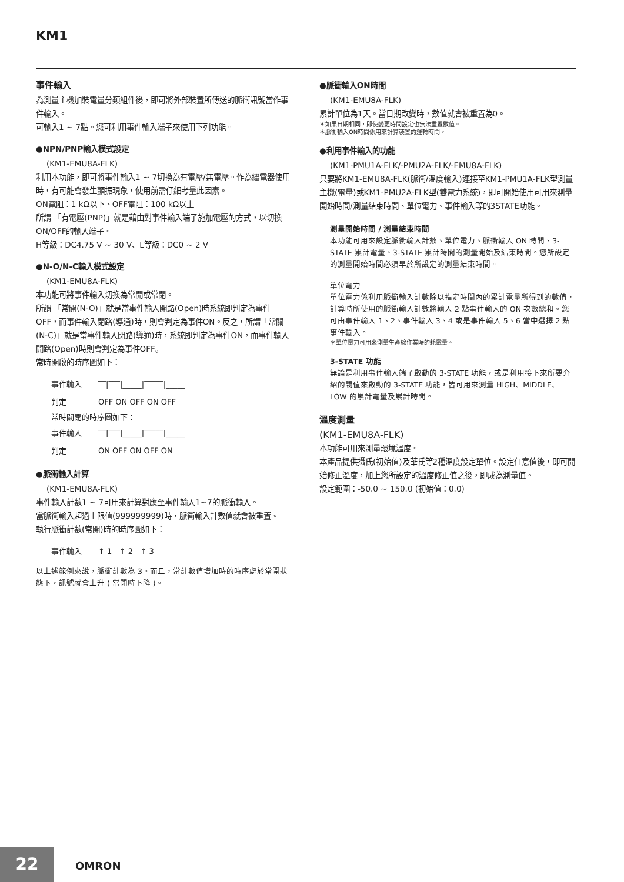KM1
事件輸入
為測量主機加裝電量分類組件後，即可將外部裝置所傳送的脈衝訊號當作事件輸入。
可輸入1 ~ 7點。您可利用事件輸入端子來使用下列功能。
●NPN/PNP輸入模式設定
(KM1-EMU8A-FLK)
利用本功能，即可將事件輸入1 ~ 7切換為有電壓/無電壓。作為繼電器使用時，有可能會發生顫振現象，使用前需仔細考量此因素。
ON電阻：1 kΩ以下、OFF電阻：100 kΩ以上
所謂 「有電壓(PNP)」就是藉由對事件輸入端子施加電壓的方式，以切換ON/OFF的輸入端子。
H等級：DC4.75 V ~ 30 V、L等級：DC0 ~ 2 V
●N-O/N-C輸入模式設定
(KM1-EMU8A-FLK)
本功能可將事件輸入切換為常開或常閉。
所謂 「常開(N-O)」就是當事件輸入開路(Open)時系統即判定為事件OFF，而事件輸入閉路(導通)時，則會判定為事件ON。反之，所謂「常關(N-C)」就是當事件輸入閉路(導通)時，系統即判定為事件ON，而事件輸入開路(Open)時則會判定為事件OFF。
常時開啟的時序圖如下：
事件輸入 ‾‾|‾‾‾|_____|‾‾‾‾‾|_____
判定 OFF ON OFF ON OFF
常時關閉的時序圖如下：
事件輸入 ‾‾|‾‾‾|_____|‾‾‾‾‾|_____
判定 ON OFF ON OFF ON
●脈衝輸入計算
(KM1-EMU8A-FLK)
事件輸入計數1 ~ 7可用來計算對應至事件輸入1~7的脈衝輸入。
當脈衝輸入超過上限值(999999999)時，脈衝輸入計數值就會被重置。
執行脈衝計數(常開)時的時序圖如下：
事件輸入 ↑ 1 ↑ 2 ↑ 3
以上述範例來說，脈衝計數為 3。而且，當計數值增加時的時序處於常開狀態下，訊號就會上升 ( 常閉時下降 )。
●脈衝輸入ON時間
(KM1-EMU8A-FLK)
累計單位為1天。當日期改變時，數值就會被重置為0。
＊如果日期相同，即使變更時間設定也無法重置數值。
＊脈衝輸入ON時間係用來計算裝置的運轉時間。
●利用事件輸入的功能
(KM1-PMU1A-FLK/-PMU2A-FLK/-EMU8A-FLK)
只要將KM1-EMU8A-FLK(脈衝/溫度輸入)連接至KM1-PMU1A-FLK型測量主機(電量)或KM1-PMU2A-FLK型(雙電力系統)，即可開始使用可用來測量開始時間/測量結束時間、單位電力、事件輸入等的3STATE功能。
測量開始時間 / 測量結束時間
本功能可用來設定脈衝輸入計數、單位電力、脈衝輸入 ON 時間、3-STATE 累計電量、3-STATE 累計時間的測量開始及結束時間。您所設定的測量開始時間必須早於所設定的測量結束時間。
單位電力
單位電力係利用脈衝輸入計數除以指定時間內的累計電量所得到的數值，計算時所使用的脈衝輸入計數將輸入 2 點事件輸入的 ON 次數總和。您可由事件輸入 1、2、事件輸入 3、4 或是事件輸入 5、6 當中選擇 2 點事件輸入。
＊單位電力可用來測量生產線作業時的耗電量。
3-STATE 功能
無論是利用事件輸入端子啟動的 3-STATE 功能，或是利用接下來所要介紹的閥值來啟動的 3-STATE 功能，皆可用來測量 HIGH、MIDDLE、LOW 的累計電量及累計時間。
溫度測量
(KM1-EMU8A-FLK)
本功能可用來測量環境溫度。
本產品提供攝氏(初始值)及華氏等2種溫度設定單位。設定任意值後，即可開始修正溫度，加上您所設定的溫度修正值之後，即成為測量值。
設定範圍：-50.0 ~ 150.0 (初始值：0.0)
22 OMRON